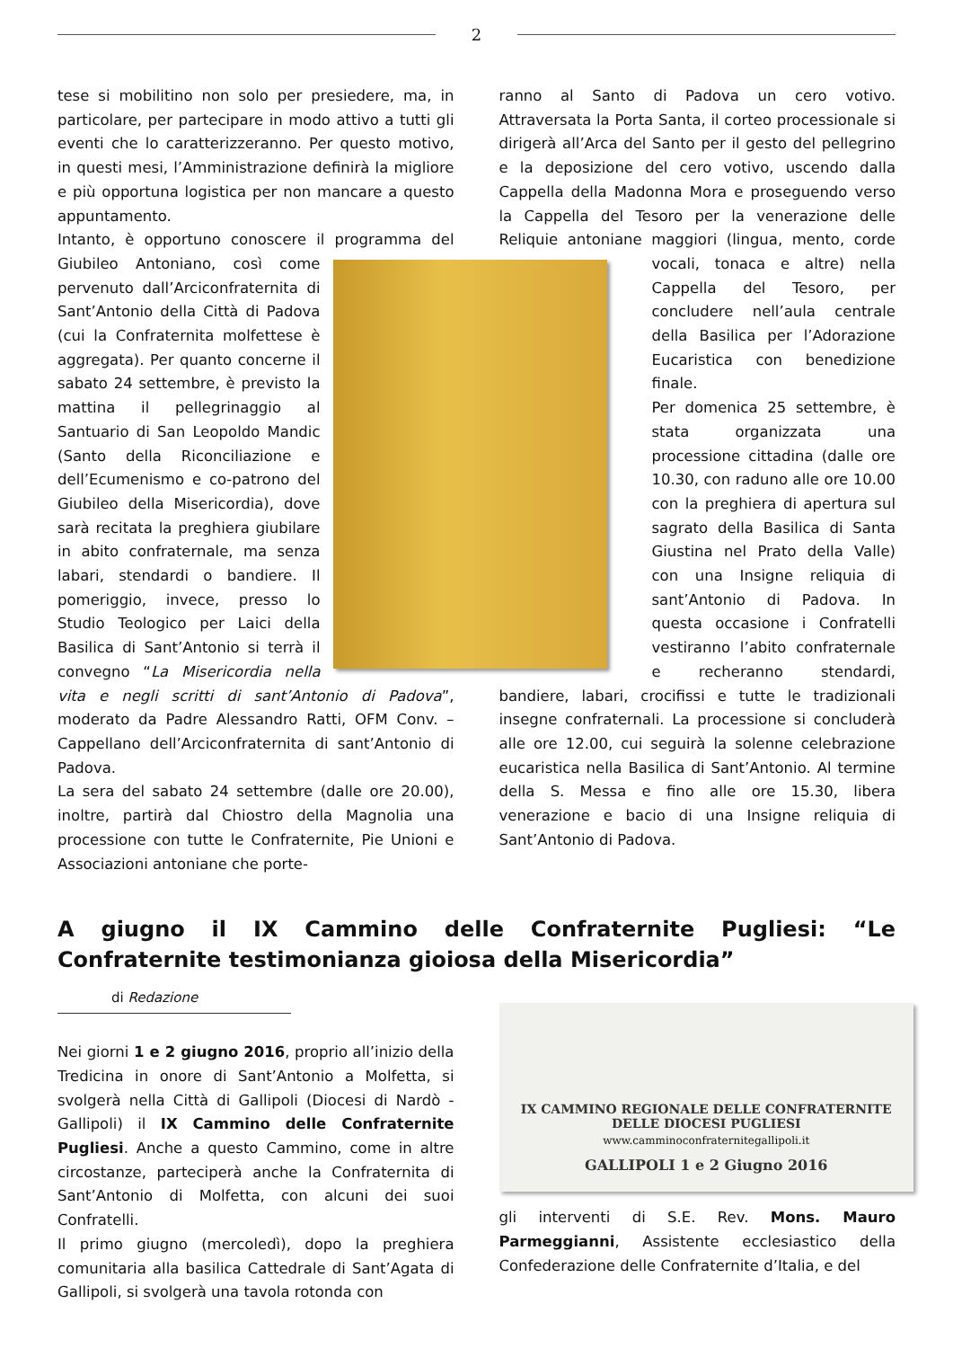2
tese si mobilitino non solo per presiedere, ma, in particolare, per partecipare in modo attivo a tutti gli eventi che lo caratterizzeranno. Per questo motivo, in questi mesi, l’Amministrazione definirà la migliore e più opportuna logistica per non mancare a questo appuntamento.
Intanto, è opportuno conoscere il programma del Giubileo Antoniano, così come pervenuto dall’Arciconfraternita di Sant’Antonio della Città di Padova (cui la Confraternita molfettese è aggregata). Per quanto concerne il sabato 24 settembre, è previsto la mattina il pellegrinaggio al Santuario di San Leopoldo Mandic (Santo della Riconciliazione e dell’Ecumenismo e co-patrono del Giubileo della Misericordia), dove sarà recitata la preghiera giubilare in abito confraternale, ma senza labari, stendardi o bandiere. Il pomeriggio, invece, presso lo Studio Teologico per Laici della Basilica di Sant’Antonio si terrà il convegno “La Misericordia nella vita e negli scritti di sant’Antonio di Padova”, moderato da Padre Alessandro Ratti, OFM Conv. – Cappellano dell’Arciconfraternita di sant’Antonio di Padova.
La sera del sabato 24 settembre (dalle ore 20.00), inoltre, partirà dal Chiostro della Magnolia una processione con tutte le Confraternite, Pie Unioni e Associazioni antoniane che porte-
ranno al Santo di Padova un cero votivo. Attraversata la Porta Santa, il corteo processionale si dirigerà all’Arca del Santo per il gesto del pellegrino e la deposizione del cero votivo, uscendo dalla Cappella della Madonna Mora e proseguendo verso la Cappella del Tesoro per la venerazione delle Reliquie antoniane maggiori (lingua, mento, corde vocali, tonaca e altre) nella Cappella del Tesoro, per concludere nell’aula centrale della Basilica per l’Adorazione Eucaristica con benedizione finale.
Per domenica 25 settembre, è stata organizzata una processione cittadina (dalle ore 10.30, con raduno alle ore 10.00 con la preghiera di apertura sul sagrato della Basilica di Santa Giustina nel Prato della Valle) con una Insigne reliquia di sant’Antonio di Padova. In questa occasione i Confratelli vestiranno l’abito confraternale e recheranno stendardi, bandiere, labari, crocifissi e tutte le tradizionali insegne confraternali. La processione si concluderà alle ore 12.00, cui seguirà la solenne celebrazione eucaristica nella Basilica di Sant’Antonio. Al termine della S. Messa e fino alle ore 15.30, libera venerazione e bacio di una Insigne reliquia di Sant’Antonio di Padova.
A giugno il IX Cammino delle Confraternite Pugliesi: “Le Confraternite testimonianza gioiosa della Misericordia”
di Redazione
Nei giorni 1 e 2 giugno 2016, proprio all’inizio della Tredicina in onore di Sant’Antonio a Molfetta, si svolgerà nella Città di Gallipoli (Diocesi di Nardò - Gallipoli) il IX Cammino delle Confraternite Pugliesi. Anche a questo Cammino, come in altre circostanze, parteciperà anche la Confraternita di Sant’Antonio di Molfetta, con alcuni dei suoi Confratelli.
Il primo giugno (mercoledì), dopo la preghiera comunitaria alla basilica Cattedrale di Sant’Agata di Gallipoli, si svolgerà una tavola rotonda con
IX CAMMINO REGIONALE DELLE CONFRATERNITE
DELLE DIOCESI PUGLIESI
www.camminoconfraternitegallipoli.it
GALLIPOLI 1 e 2 Giugno 2016
gli interventi di S.E. Rev. Mons. Mauro Parmeggianni, Assistente ecclesiastico della Confederazione delle Confraternite d’Italia, e del